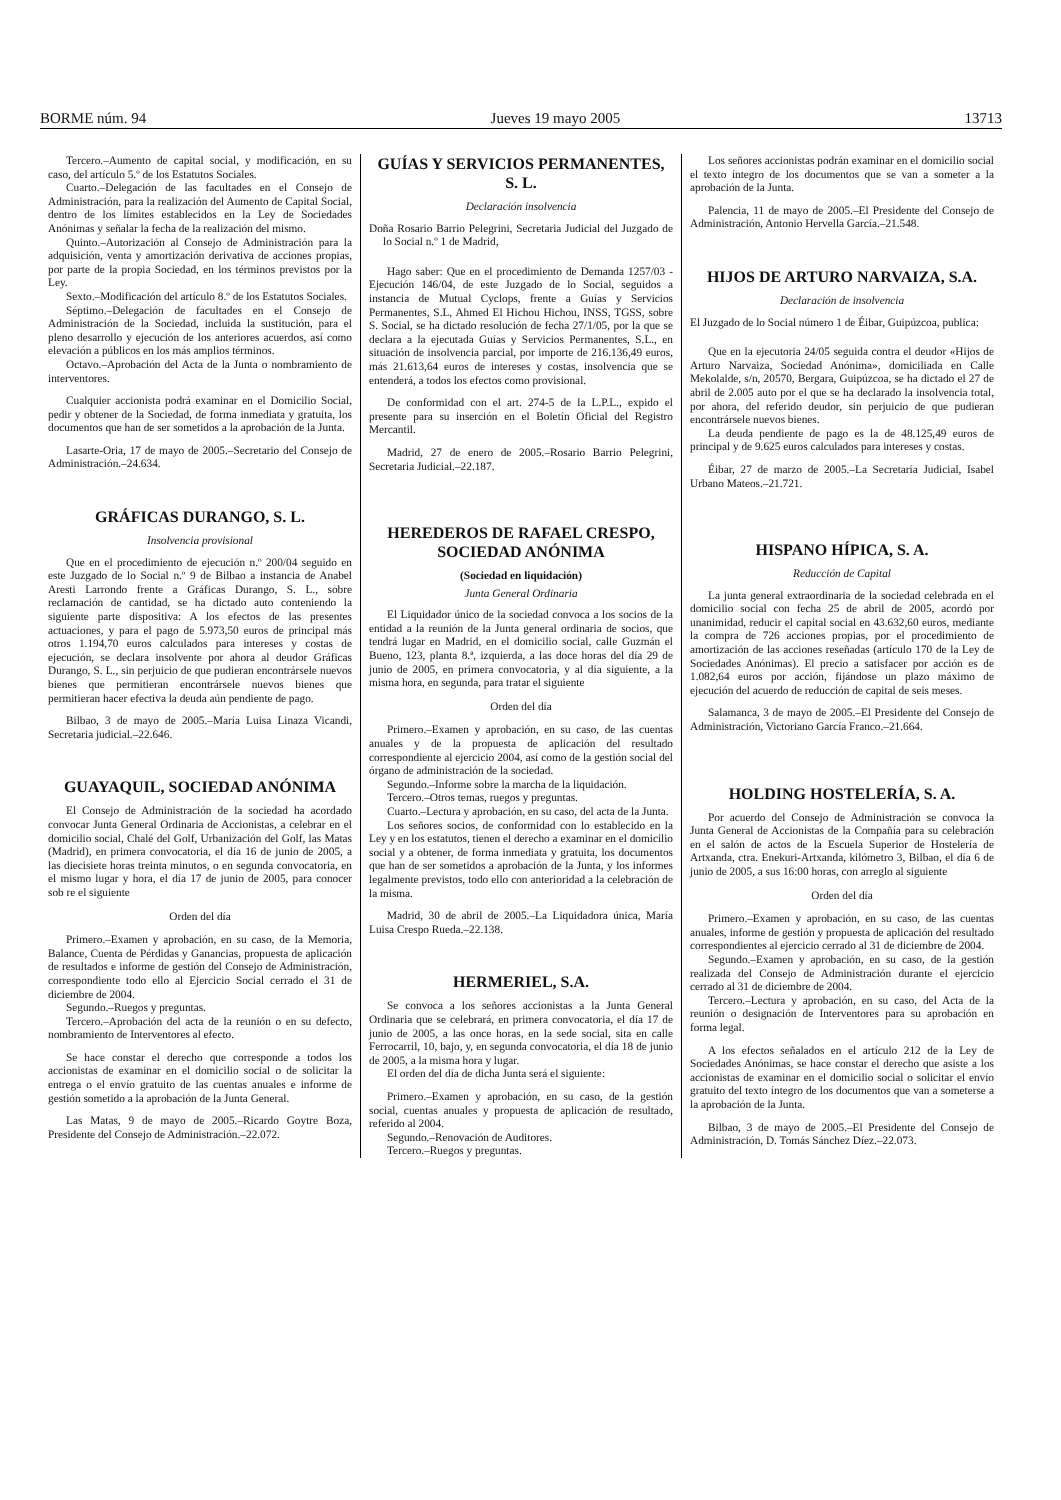BORME núm. 94 Jueves 19 mayo 2005 13713
Tercero.–Aumento de capital social, y modificación, en su caso, del artículo 5.º de los Estatutos Sociales.
Cuarto.–Delegación de las facultades en el Consejo de Administración, para la realización del Aumento de Capital Social, dentro de los límites establecidos en la Ley de Sociedades Anónimas y señalar la fecha de la realización del mismo.
Quinto.–Autorización al Consejo de Administración para la adquisición, venta y amortización derivativa de acciones propias, por parte de la propia Sociedad, en los términos previstos por la Ley.
Sexto.–Modificación del artículo 8.º de los Estatutos Sociales.
Séptimo.–Delegación de facultades en el Consejo de Administración de la Sociedad, incluida la sustitución, para el pleno desarrollo y ejecución de los anteriores acuerdos, así como elevación a públicos en los más amplios términos.
Octavo.–Aprobación del Acta de la Junta o nombramiento de interventores.
Cualquier accionista podrá examinar en el Domicilio Social, pedir y obtener de la Sociedad, de forma inmediata y gratuita, los documentos que han de ser sometidos a la aprobación de la Junta.
Lasarte-Oria, 17 de mayo de 2005.–Secretario del Consejo de Administración.–24.634.
GRÁFICAS DURANGO, S. L.
Insolvencia provisional
Que en el procedimiento de ejecución n.º 200/04 seguido en este Juzgado de lo Social n.º 9 de Bilbao a instancia de Anabel Aresti Larrondo frente a Gráficas Durango, S. L., sobre reclamación de cantidad, se ha dictado auto conteniendo la siguiente parte dispositiva: A los efectos de las presentes actuaciones, y para el pago de 5.973,50 euros de principal más otros 1.194,70 euros calculados para intereses y costas de ejecución, se declara insolvente por ahora al deudor Gráficas Durango, S. L., sin perjuicio de que pudieran encontrársele nuevos bienes que permitieran encontrársele nuevos bienes que permitieran hacer efectiva la deuda aún pendiente de pago.
Bilbao, 3 de mayo de 2005.–María Luisa Linaza Vicandi, Secretaria judicial.–22.646.
GUAYAQUIL, SOCIEDAD ANÓNIMA
El Consejo de Administración de la sociedad ha acordado convocar Junta General Ordinaria de Accionistas, a celebrar en el domicilio social, Chalé del Golf, Urbanización del Golf, las Matas (Madrid), en primera convocatoria, el día 16 de junio de 2005, a las diecisiete horas treinta minutos, o en segunda convocatoria, en el mismo lugar y hora, el día 17 de junio de 2005, para conocer sob re el siguiente
Orden del día
Primero.–Examen y aprobación, en su caso, de la Memoria, Balance, Cuenta de Pérdidas y Ganancias, propuesta de aplicación de resultados e informe de gestión del Consejo de Administración, correspondiente todo ello al Ejercicio Social cerrado el 31 de diciembre de 2004.
Segundo.–Ruegos y preguntas.
Tercero.–Aprobación del acta de la reunión o en su defecto, nombramiento de Interventores al efecto.
Se hace constar el derecho que corresponde a todos los accionistas de examinar en el domicilio social o de solicitar la entrega o el envío gratuito de las cuentas anuales e informe de gestión sometido a la aprobación de la Junta General.
Las Matas, 9 de mayo de 2005.–Ricardo Goytre Boza, Presidente del Consejo de Administración.–22.072.
GUÍAS Y SERVICIOS PERMANENTES, S. L.
Declaración insolvencia
Doña Rosario Barrio Pelegrini, Secretaria Judicial del Juzgado de lo Social n.º 1 de Madrid,
Hago saber: Que en el procedimiento de Demanda 1257/03 - Ejecución 146/04, de este Juzgado de lo Social, seguidos a instancia de Mutual Cyclops, frente a Guías y Servicios Permanentes, S.L, Ahmed El Hichou Hichou, INSS, TGSS, sobre S. Social, se ha dictado resolución de fecha 27/1/05, por la que se declara a la ejecutada Guías y Servicios Permanentes, S.L., en situación de insolvencia parcial, por importe de 216.136,49 euros, más 21.613,64 euros de intereses y costas, insolvencia que se entenderá, a todos los efectos como provisional.
De conformidad con el art. 274-5 de la L.P.L., expido el presente para su inserción en el Boletín Oficial del Registro Mercantil.
Madrid, 27 de enero de 2005.–Rosario Barrio Pelegrini, Secretaria Judicial.–22.187.
HEREDEROS DE RAFAEL CRESPO, SOCIEDAD ANÓNIMA
(Sociedad en liquidación)
Junta General Ordinaria
El Liquidador único de la sociedad convoca a los socios de la entidad a la reunión de la Junta general ordinaria de socios, que tendrá lugar en Madrid, en el domicilio social, calle Guzmán el Bueno, 123, planta 8.ª, izquierda, a las doce horas del día 29 de junio de 2005, en primera convocatoria, y al día siguiente, a la misma hora, en segunda, para tratar el siguiente
Orden del día
Primero.–Examen y aprobación, en su caso, de las cuentas anuales y de la propuesta de aplicación del resultado correspondiente al ejercicio 2004, así como de la gestión social del órgano de administración de la sociedad.
Segundo.–Informe sobre la marcha de la liquidación.
Tercero.–Otros temas, ruegos y preguntas.
Cuarto.–Lectura y aprobación, en su caso, del acta de la Junta.
Los señores socios, de conformidad con lo establecido en la Ley y en los estatutos, tienen el derecho a examinar en el domicilio social y a obtener, de forma inmediata y gratuita, los documentos que han de ser sometidos a aprobación de la Junta, y los informes legalmente previstos, todo ello con anterioridad a la celebración de la misma.
Madrid, 30 de abril de 2005.–La Liquidadora única, María Luisa Crespo Rueda.–22.138.
HERMERIEL, S.A.
Se convoca a los señores accionistas a la Junta General Ordinaria que se celebrará, en primera convocatoria, el día 17 de junio de 2005, a las once horas, en la sede social, sita en calle Ferrocarril, 10, bajo, y, en segunda convocatoria, el día 18 de junio de 2005, a la misma hora y lugar.
El orden del día de dicha Junta será el siguiente:
Primero.–Examen y aprobación, en su caso, de la gestión social, cuentas anuales y propuesta de aplicación de resultado, referido al 2004.
Segundo.–Renovación de Auditores.
Tercero.–Ruegos y preguntas.
Los señores accionistas podrán examinar en el domicilio social el texto íntegro de los documentos que se van a someter a la aprobación de la Junta.
Palencia, 11 de mayo de 2005.–El Presidente del Consejo de Administración, Antonio Hervella García.–21.548.
HIJOS DE ARTURO NARVAIZA, S.A.
Declaración de insolvencia
El Juzgado de lo Social número 1 de Éibar, Guipúzcoa, publica:
Que en la ejecutoria 24/05 seguida contra el deudor «Hijos de Arturo Narvaiza, Sociedad Anónima», domiciliada en Calle Mekolalde, s/n, 20570, Bergara, Guipúzcoa, se ha dictado el 27 de abril de 2.005 auto por el que se ha declarado la insolvencia total, por ahora, del referido deudor, sin perjuicio de que pudieran encontrársele nuevos bienes.
La deuda pendiente de pago es la de 48.125,49 euros de principal y de 9.625 euros calculados para intereses y costas.
Éibar, 27 de marzo de 2005.–La Secretaría Judicial, Isabel Urbano Mateos.–21.721.
HISPANO HÍPICA, S. A.
Reducción de Capital
La junta general extraordinaria de la sociedad celebrada en el domicilio social con fecha 25 de abril de 2005, acordó por unanimidad, reducir el capital social en 43.632,60 euros, mediante la compra de 726 acciones propias, por el procedimiento de amortización de las acciones reseñadas (artículo 170 de la Ley de Sociedades Anónimas). El precio a satisfacer por acción es de 1.082,64 euros por acción, fijándose un plazo máximo de ejecución del acuerdo de reducción de capital de seis meses.
Salamanca, 3 de mayo de 2005.–El Presidente del Consejo de Administración, Victoriano García Franco.–21.664.
HOLDING HOSTELERÍA, S. A.
Por acuerdo del Consejo de Administración se convoca la Junta General de Accionistas de la Compañía para su celebración en el salón de actos de la Escuela Superior de Hostelería de Artxanda, ctra. Enekuri-Artxanda, kilómetro 3, Bilbao, el día 6 de junio de 2005, a sus 16:00 horas, con arreglo al siguiente
Orden del día
Primero.–Examen y aprobación, en su caso, de las cuentas anuales, informe de gestión y propuesta de aplicación del resultado correspondientes al ejercicio cerrado al 31 de diciembre de 2004.
Segundo.–Examen y aprobación, en su caso, de la gestión realizada del Consejo de Administración durante el ejercicio cerrado al 31 de diciembre de 2004.
Tercero.–Lectura y aprobación, en su caso, del Acta de la reunión o designación de Interventores para su aprobación en forma legal.
A los efectos señalados en el artículo 212 de la Ley de Sociedades Anónimas, se hace constar el derecho que asiste a los accionistas de examinar en el domicilio social o solicitar el envío gratuito del texto íntegro de los documentos que van a someterse a la aprobación de la Junta.
Bilbao, 3 de mayo de 2005.–El Presidente del Consejo de Administración, D. Tomás Sánchez Díez.–22.073.